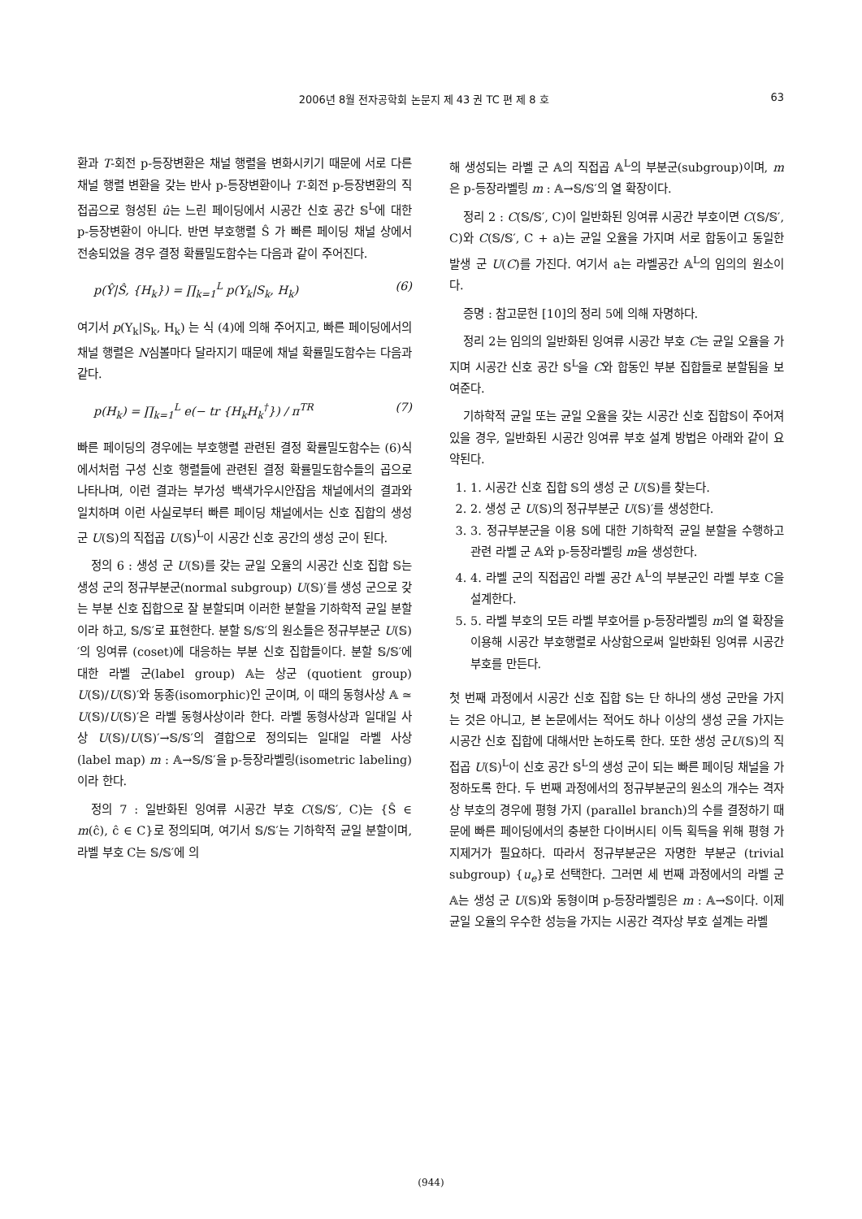2006년 8월 전자공학회 논문지 제 43 권 TC 편 제 8 호 63
환과 T-회전 p-등장변환은 채널 행렬을 변화시키기 때문에 서로 다른 채널 행렬 변환을 갖는 반사 p-등장변환이나 T-회전 p-등장변환의 직접곱으로 형성된 û는 느린 페이딩에서 시공간 신호 공간 𝕊<sup>L</sup>에 대한 p-등장변환이 아니다. 반면 부호행렬 Ŝ 가 빠른 페이딩 채널 상에서 전송되었을 경우 결정 확률밀도함수는 다음과 같이 주어진다.
p(Ŷ|Ŝ, {H<sub>k</sub>}) = ∏<sub>k=1</sub><sup>L</sup> p(Y<sub>k</sub>|S<sub>k</sub>, H<sub>k</sub>) (6)
여기서 p(Y<sub>k</sub>|S<sub>k</sub>, H<sub>k</sub>) 는 식 (4)에 의해 주어지고, 빠른 페이딩에서의 채널 행렬은 N심볼마다 달라지기 때문에 채널 확률밀도함수는 다음과 같다.
p(H<sub>k</sub>) = ∏<sub>k=1</sub><sup>L</sup> e(− tr {H<sub>k</sub>H<sub>k</sub><sup>†</sup>}) / π<sup>TR</sup> (7)
빠른 페이딩의 경우에는 부호행렬 관련된 결정 확률밀도함수는 (6)식에서처럼 구성 신호 행렬들에 관련된 결정 확률밀도함수들의 곱으로 나타나며, 이런 결과는 부가성 백색가우시안잡음 채널에서의 결과와 일치하며 이런 사실로부터 빠른 페이딩 채널에서는 신호 집합의 생성 군 U(𝕊)의 직접곱 U(𝕊)<sup>L</sup>이 시공간 신호 공간의 생성 군이 된다.
정의 6 : 생성 군 U(𝕊)를 갖는 균일 오율의 시공간 신호 집합 𝕊는 생성 군의 정규부분군(normal subgroup) U(𝕊)′를 생성 군으로 갖는 부분 신호 집합으로 잘 분할되며 이러한 분할을 기하학적 균일 분할이라 하고, 𝕊/𝕊′로 표현한다. 분할 𝕊/𝕊′의 원소들은 정규부분군 U(𝕊)′의 잉여류 (coset)에 대응하는 부분 신호 집합들이다. 분할 𝕊/𝕊′에 대한 라벨 군(label group) 𝔸는 상군 (quotient group) U(𝕊)/U(𝕊)′와 동종(isomorphic)인 군이며, 이 때의 동형사상 𝔸 ≃ U(𝕊)/U(𝕊)′은 라벨 동형사상이라 한다. 라벨 동형사상과 일대일 사상 U(𝕊)/U(𝕊)′→𝕊/𝕊′의 결합으로 정의되는 일대일 라벨 사상 (label map) m : 𝔸→𝕊/𝕊′을 p-등장라벨링(isometric labeling)이라 한다.
정의 7 : 일반화된 잉여류 시공간 부호 C(𝕊/𝕊′, C)는 {Ŝ ∈ m(ĉ), ĉ ∈ C}로 정의되며, 여기서 𝕊/𝕊′는 기하학적 균일 분할이며, 라벨 부호 C는 𝕊/𝕊′에 의
해 생성되는 라벨 군 𝔸의 직접곱 𝔸<sup>L</sup>의 부분군(subgroup)이며, m은 p-등장라벨링 m : 𝔸→𝕊/𝕊′의 열 확장이다.
정리 2 : C(𝕊/𝕊′, C)이 일반화된 잉여류 시공간 부호이면 C(𝕊/𝕊′, C)와 C(𝕊/𝕊′, C + a)는 균일 오율을 가지며 서로 합동이고 동일한 발생 군 U(C)를 가진다. 여기서 a는 라벨공간 𝔸<sup>L</sup>의 임의의 원소이다.
증명 : 참고문헌 [10]의 정리 5에 의해 자명하다.
정리 2는 임의의 일반화된 잉여류 시공간 부호 C는 균일 오율을 가지며 시공간 신호 공간 𝕊<sup>L</sup>을 C와 합동인 부분 집합들로 분할됨을 보여준다.
기하학적 균일 또는 균일 오율을 갖는 시공간 신호 집합𝕊이 주어져 있을 경우, 일반화된 시공간 잉여류 부호 설계 방법은 아래와 같이 요약된다.
1. 1. 시공간 신호 집합 𝕊의 생성 군 U(𝕊)를 찾는다.
2. 2. 생성 군 U(𝕊)의 정규부분군 U(𝕊)′를 생성한다.
3. 3. 정규부분군을 이용 𝕊에 대한 기하학적 균일 분할을 수행하고 관련 라벨 군 𝔸와 p-등장라벨링 m을 생성한다.
4. 4. 라벨 군의 직접곱인 라벨 공간 𝔸<sup>L</sup>의 부분군인 라벨 부호 C을 설계한다.
5. 5. 라벨 부호의 모든 라벨 부호어를 p-등장라벨링 m의 열 확장을 이용해 시공간 부호행렬로 사상함으로써 일반화된 잉여류 시공간 부호를 만든다.
첫 번째 과정에서 시공간 신호 집합 𝕊는 단 하나의 생성 군만을 가지는 것은 아니고, 본 논문에서는 적어도 하나 이상의 생성 군을 가지는 시공간 신호 집합에 대해서만 논하도록 한다. 또한 생성 군U(𝕊)의 직접곱 U(𝕊)<sup>L</sup>이 신호 공간 𝕊<sup>L</sup>의 생성 군이 되는 빠른 페이딩 채널을 가정하도록 한다. 두 번째 과정에서의 정규부분군의 원소의 개수는 격자상 부호의 경우에 평형 가지 (parallel branch)의 수를 결정하기 때문에 빠른 페이딩에서의 충분한 다이버시티 이득 획득을 위해 평형 가지제거가 필요하다. 따라서 정규부분군은 자명한 부분군 (trivial subgroup) {u<sub>e</sub>}로 선택한다. 그러면 세 번째 과정에서의 라벨 군 𝔸는 생성 군 U(𝕊)와 동형이며 p-등장라벨링은 m : 𝔸→𝕊이다. 이제 균일 오율의 우수한 성능을 가지는 시공간 격자상 부호 설계는 라벨
(944)